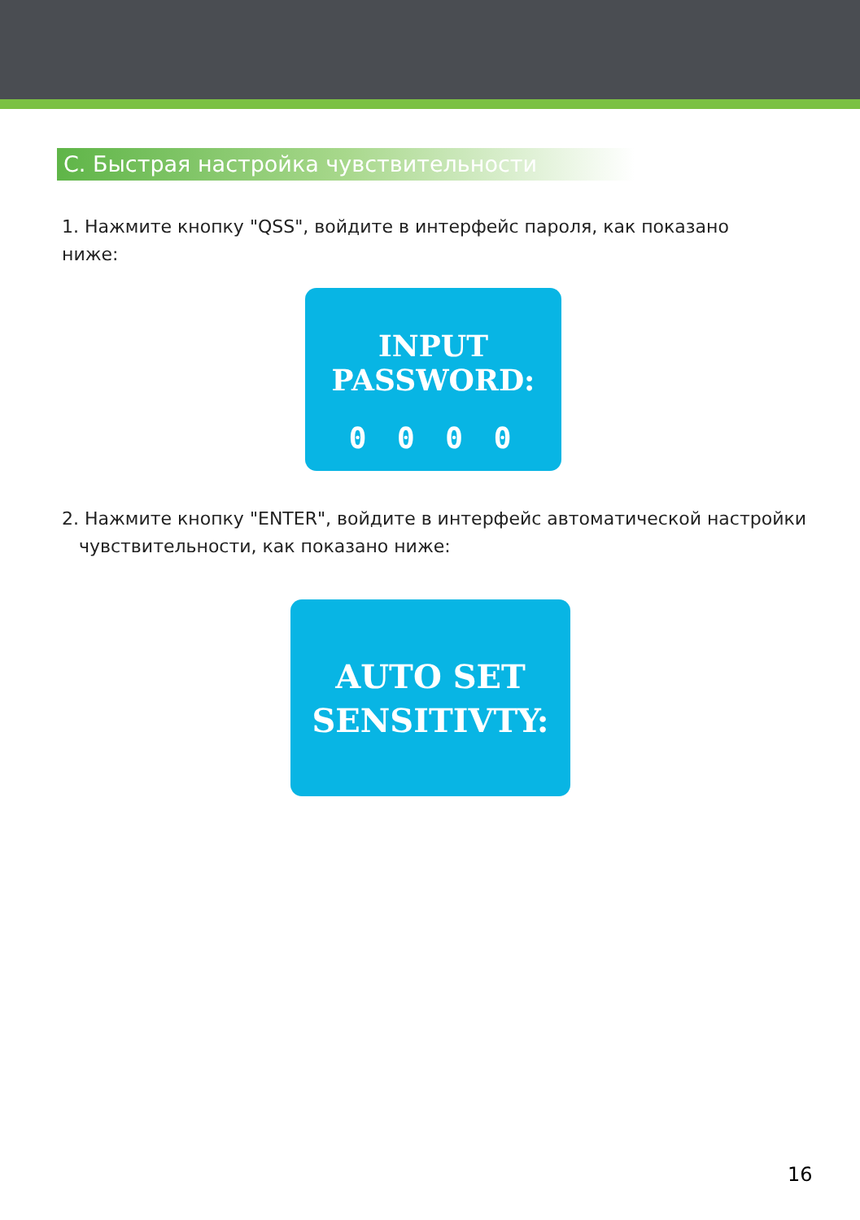С. Быстрая настройка чувствительности
1. Нажмите кнопку "QSS", войдите в интерфейс пароля, как показано ниже:
INPUT PASSWORD:
0 0 0 0
2. Нажмите кнопку "ENTER", войдите в интерфейс автоматической настройки
чувствительности, как показано ниже:
AUTO SET
SENSITIVTY:
16